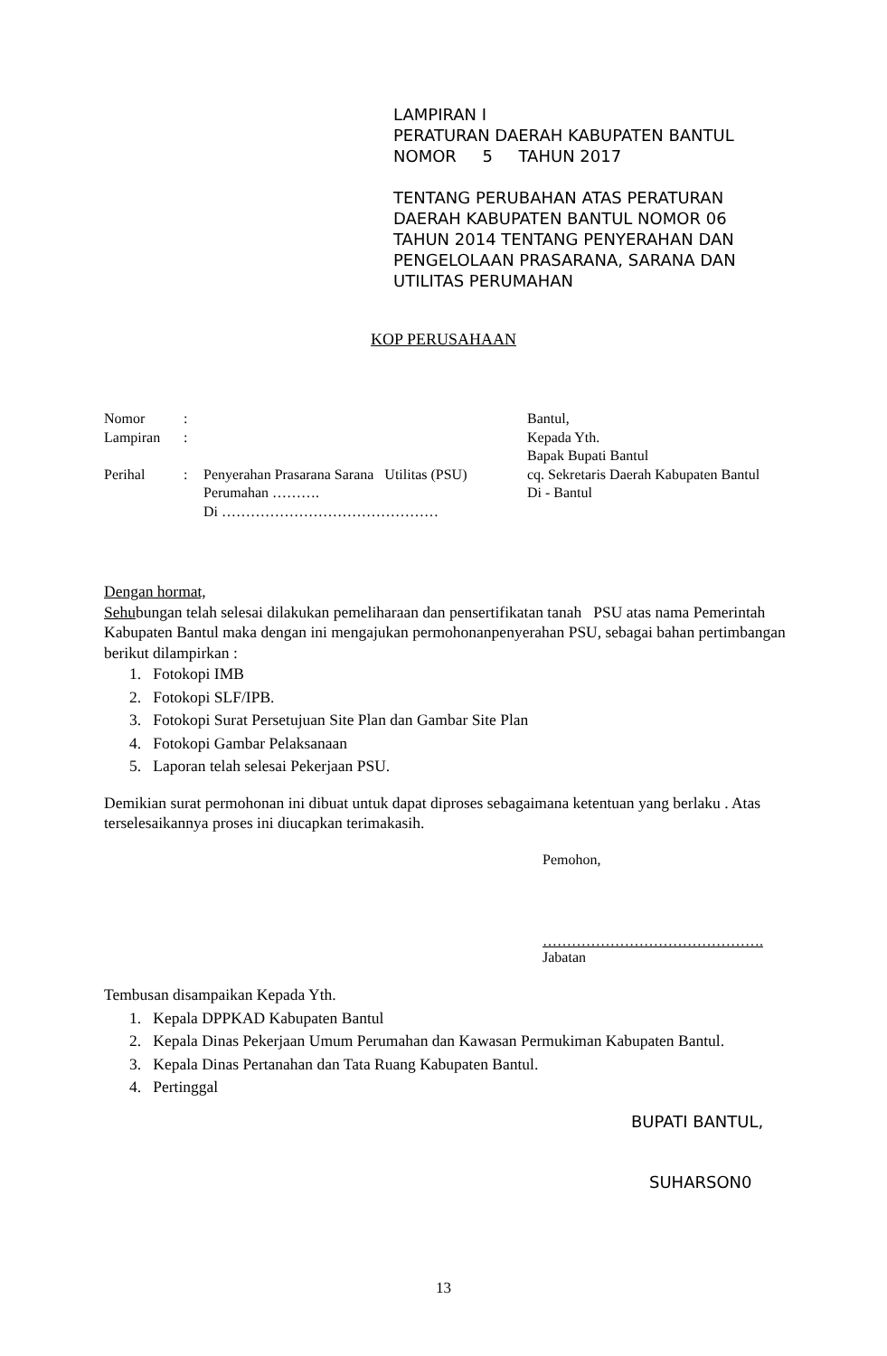LAMPIRAN I
PERATURAN DAERAH KABUPATEN BANTUL
NOMOR 5 TAHUN 2017
TENTANG PERUBAHAN ATAS PERATURAN
DAERAH KABUPATEN BANTUL NOMOR 06
TAHUN 2014 TENTANG PENYERAHAN DAN
PENGELOLAAN PRASARANA, SARANA DAN
UTILITAS PERUMAHAN
KOP PERUSAHAAN
| Nomor | : | |
| Lampiran | : | |
| Perihal | : | Penyerahan Prasarana Sarana Utilitas (PSU) Perumahan ………. Di ……………………………………… |
Bantul,
Kepada Yth.
Bapak Bupati Bantul
cq. Sekretaris Daerah Kabupaten Bantul
Di - Bantul
Dengan hormat,
Sehubungan telah selesai dilakukan pemeliharaan dan pensertifikatan tanah PSU atas nama Pemerintah Kabupaten Bantul maka dengan ini mengajukan permohonanpenyerahan PSU, sebagai bahan pertimbangan berikut dilampirkan :
1. Fotokopi IMB
2. Fotokopi SLF/IPB.
3. Fotokopi Surat Persetujuan Site Plan dan Gambar Site Plan
4. Fotokopi Gambar Pelaksanaan
5. Laporan telah selesai Pekerjaan PSU.
Demikian surat permohonan ini dibuat untuk dapat diproses sebagaimana ketentuan yang berlaku . Atas terselesaikannya proses ini diucapkan terimakasih.
Pemohon,
……………………………………….
Jabatan
Tembusan disampaikan Kepada Yth.
1. Kepala DPPKAD Kabupaten Bantul
2. Kepala Dinas Pekerjaan Umum Perumahan dan Kawasan Permukiman Kabupaten Bantul.
3. Kepala Dinas Pertanahan dan Tata Ruang Kabupaten Bantul.
4. Pertinggal
BUPATI BANTUL,
SUHARSON0
13